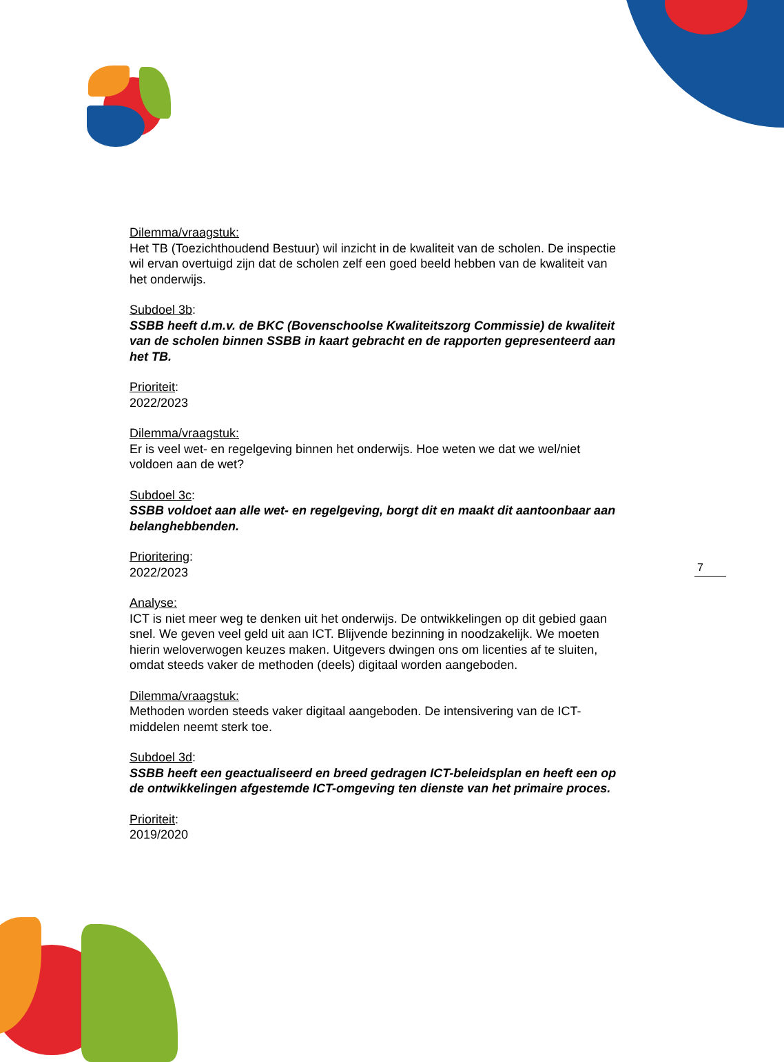Dilemma/vraagstuk:
Het TB (Toezichthoudend Bestuur) wil inzicht in de kwaliteit van de scholen. De inspectie wil ervan overtuigd zijn dat de scholen zelf een goed beeld hebben van de kwaliteit van het onderwijs.
Subdoel 3b:
SSBB heeft d.m.v. de BKC (Bovenschoolse Kwaliteitszorg Commissie) de kwaliteit van de scholen binnen SSBB in kaart gebracht en de rapporten gepresenteerd aan het TB.
Prioriteit:
2022/2023
Dilemma/vraagstuk:
Er is veel wet- en regelgeving binnen het onderwijs. Hoe weten we dat we wel/niet voldoen aan de wet?
Subdoel 3c:
SSBB voldoet aan alle wet- en regelgeving, borgt dit en maakt dit aantoonbaar aan belanghebbenden.
Prioritering:
2022/2023
Analyse:
ICT is niet meer weg te denken uit het onderwijs. De ontwikkelingen op dit gebied gaan snel. We geven veel geld uit aan ICT. Blijvende bezinning in noodzakelijk. We moeten hierin weloverwogen keuzes maken. Uitgevers dwingen ons om licenties af te sluiten, omdat steeds vaker de methoden (deels) digitaal worden aangeboden.
Dilemma/vraagstuk:
Methoden worden steeds vaker digitaal aangeboden. De intensivering van de ICT-middelen neemt sterk toe.
Subdoel 3d:
SSBB heeft een geactualiseerd en breed gedragen ICT-beleidsplan en heeft een op de ontwikkelingen afgestemde ICT-omgeving ten dienste van het primaire proces.
Prioriteit:
2019/2020
7